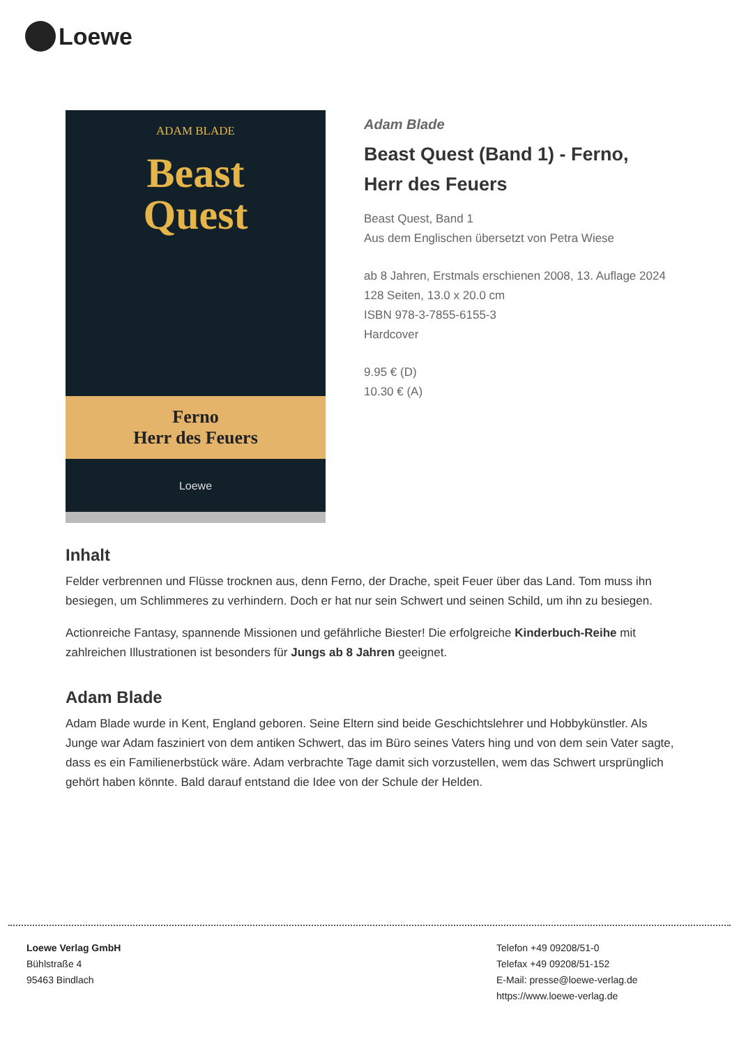Loewe
ADAM BLADE
Beast
Quest
Ferno
Herr des Feuers
Loewe
Adam Blade
Beast Quest (Band 1) - Ferno, Herr des Feuers
Beast Quest, Band 1
Aus dem Englischen übersetzt von Petra Wiese
ab 8 Jahren, Erstmals erschienen 2008, 13. Auflage 2024
128 Seiten, 13.0 x 20.0 cm
ISBN 978-3-7855-6155-3
Hardcover
9.95 € (D)
10.30 € (A)
Inhalt
Felder verbrennen und Flüsse trocknen aus, denn Ferno, der Drache, speit Feuer über das Land. Tom muss ihn besiegen, um Schlimmeres zu verhindern. Doch er hat nur sein Schwert und seinen Schild, um ihn zu besiegen.
Actionreiche Fantasy, spannende Missionen und gefährliche Biester! Die erfolgreiche Kinderbuch-Reihe mit zahlreichen Illustrationen ist besonders für Jungs ab 8 Jahren geeignet.
Adam Blade
Adam Blade wurde in Kent, England geboren. Seine Eltern sind beide Geschichtslehrer und Hobbykünstler. Als Junge war Adam fasziniert von dem antiken Schwert, das im Büro seines Vaters hing und von dem sein Vater sagte, dass es ein Familienerbstück wäre. Adam verbrachte Tage damit sich vorzustellen, wem das Schwert ursprünglich gehört haben könnte. Bald darauf entstand die Idee von der Schule der Helden.
Loewe Verlag GmbH
Bühlstraße 4
95463 Bindlach
Telefon +49 09208/51-0
Telefax +49 09208/51-152
E-Mail: presse@loewe-verlag.de
https://www.loewe-verlag.de